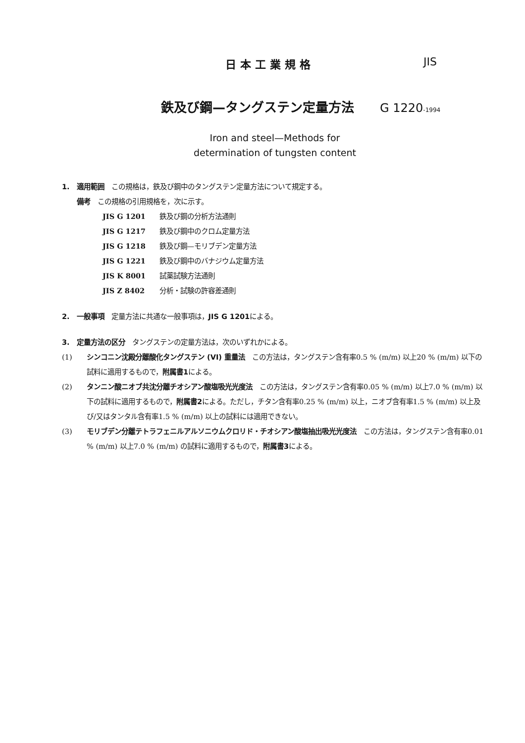日本工業規格 JIS
鉄及び鋼—タングステン定量方法 G 1220-1994
Iron and steel—Methods for
determination of tungsten content
1.　適用範囲　この規格は，鉄及び鋼中のタングステン定量方法について規定する。
備考　この規格の引用規格を，次に示す。
JIS G 1201 鉄及び鋼の分析方法通則
JIS G 1217 鉄及び鋼中のクロム定量方法
JIS G 1218 鉄及び鋼—モリブデン定量方法
JIS G 1221 鉄及び鋼中のバナジウム定量方法
JIS K 8001 試薬試験方法通則
JIS Z 8402 分析・試験の許容差通則
2.　一般事項　定量方法に共通な一般事項は，JIS G 1201による。
3.　定量方法の区分　タングステンの定量方法は，次のいずれかによる。
(1) シンコニン沈殿分離酸化タングステン (VI) 重量法　この方法は，タングステン含有率0.5 % (m/m) 以上20 % (m/m) 以下の試料に適用するもので，附属書1による。
(2) タンニン酸ニオブ共沈分離チオシアン酸塩吸光光度法　この方法は，タングステン含有率0.05 % (m/m) 以上7.0 % (m/m) 以下の試料に適用するもので，附属書2による。ただし，チタン含有率0.25 % (m/m) 以上，ニオブ含有率1.5 % (m/m) 以上及び/又はタンタル含有率1.5 % (m/m) 以上の試料には適用できない。
(3) モリブデン分離テトラフェニルアルソニウムクロリド・チオシアン酸塩抽出吸光光度法　この方法は，タングステン含有率0.01 % (m/m) 以上7.0 % (m/m) の試料に適用するもので，附属書3による。